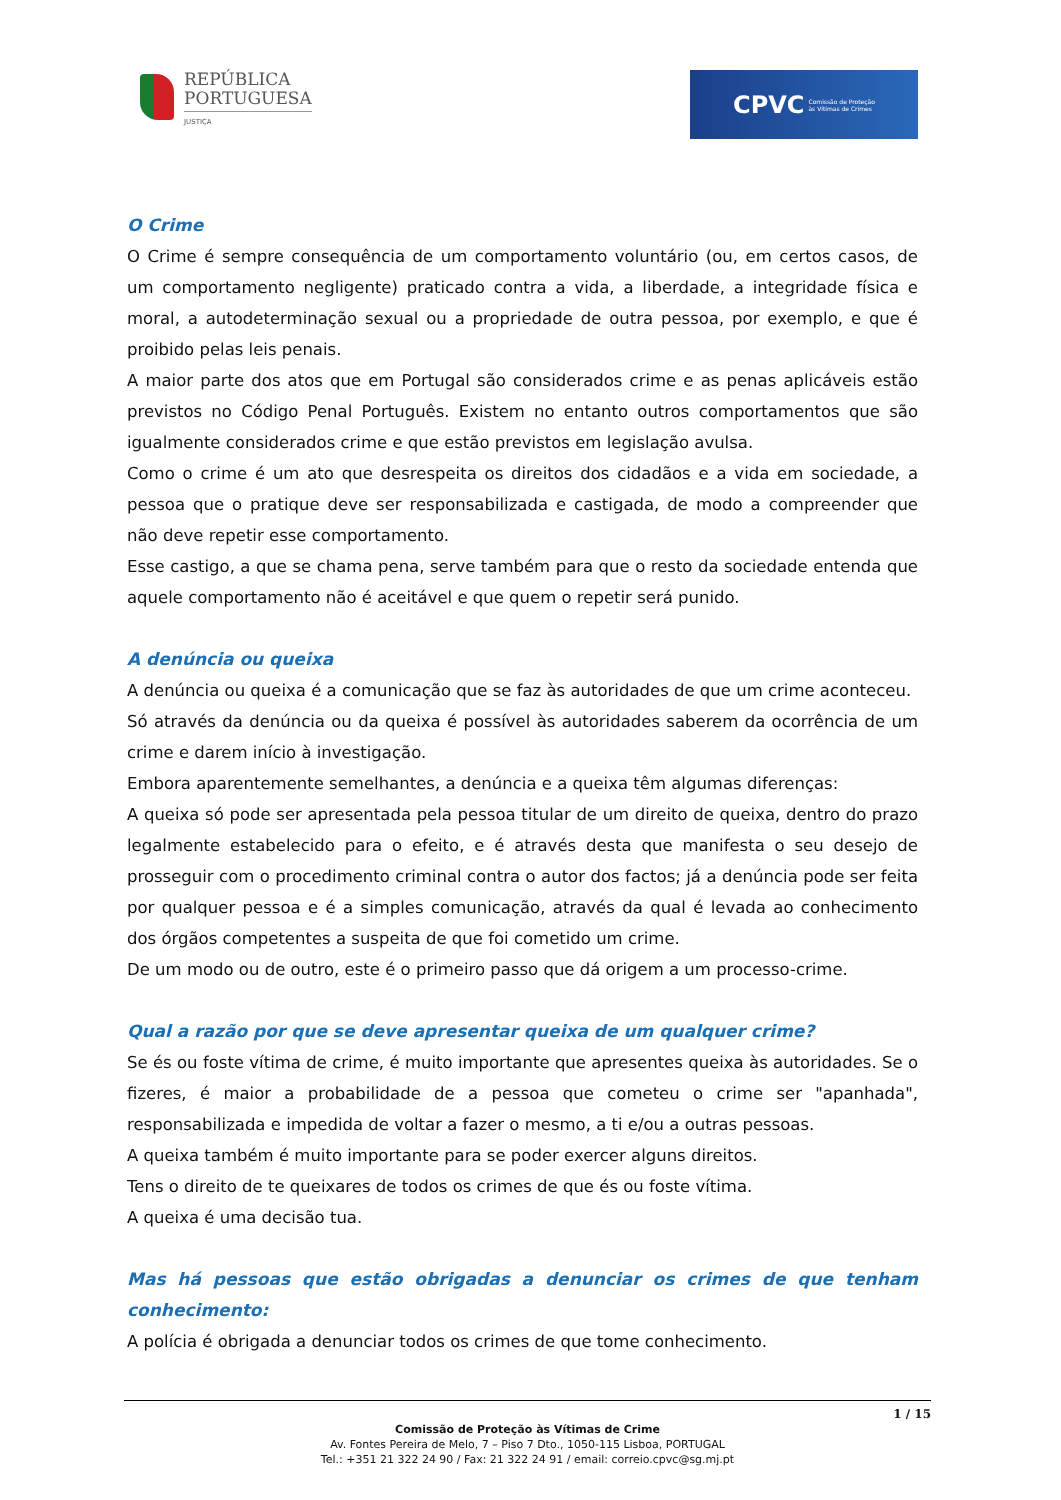REPÚBLICA
PORTUGUESA
JUSTIÇA
CPVC Comissão de Proteção
às Vítimas de Crimes
O Crime
O Crime é sempre consequência de um comportamento voluntário (ou, em certos casos, de um comportamento negligente) praticado contra a vida, a liberdade, a integridade física e moral, a autodeterminação sexual ou a propriedade de outra pessoa, por exemplo, e que é proibido pelas leis penais.
A maior parte dos atos que em Portugal são considerados crime e as penas aplicáveis estão previstos no Código Penal Português. Existem no entanto outros comportamentos que são igualmente considerados crime e que estão previstos em legislação avulsa.
Como o crime é um ato que desrespeita os direitos dos cidadãos e a vida em sociedade, a pessoa que o pratique deve ser responsabilizada e castigada, de modo a compreender que não deve repetir esse comportamento.
Esse castigo, a que se chama pena, serve também para que o resto da sociedade entenda que aquele comportamento não é aceitável e que quem o repetir será punido.
A denúncia ou queixa
A denúncia ou queixa é a comunicação que se faz às autoridades de que um crime aconteceu.
Só através da denúncia ou da queixa é possível às autoridades saberem da ocorrência de um crime e darem início à investigação.
Embora aparentemente semelhantes, a denúncia e a queixa têm algumas diferenças:
A queixa só pode ser apresentada pela pessoa titular de um direito de queixa, dentro do prazo legalmente estabelecido para o efeito, e é através desta que manifesta o seu desejo de prosseguir com o procedimento criminal contra o autor dos factos; já a denúncia pode ser feita por qualquer pessoa e é a simples comunicação, através da qual é levada ao conhecimento dos órgãos competentes a suspeita de que foi cometido um crime.
De um modo ou de outro, este é o primeiro passo que dá origem a um processo-crime.
Qual a razão por que se deve apresentar queixa de um qualquer crime?
Se és ou foste vítima de crime, é muito importante que apresentes queixa às autoridades. Se o fizeres, é maior a probabilidade de a pessoa que cometeu o crime ser "apanhada", responsabilizada e impedida de voltar a fazer o mesmo, a ti e/ou a outras pessoas.
A queixa também é muito importante para se poder exercer alguns direitos.
Tens o direito de te queixares de todos os crimes de que és ou foste vítima.
A queixa é uma decisão tua.
Mas há pessoas que estão obrigadas a denunciar os crimes de que tenham conhecimento:
A polícia é obrigada a denunciar todos os crimes de que tome conhecimento.
1 / 15
Comissão de Proteção às Vítimas de Crime
Av. Fontes Pereira de Melo, 7 – Piso 7 Dto., 1050-115 Lisboa, PORTUGAL
Tel.: +351 21 322 24 90 / Fax: 21 322 24 91 / email: correio.cpvc@sg.mj.pt